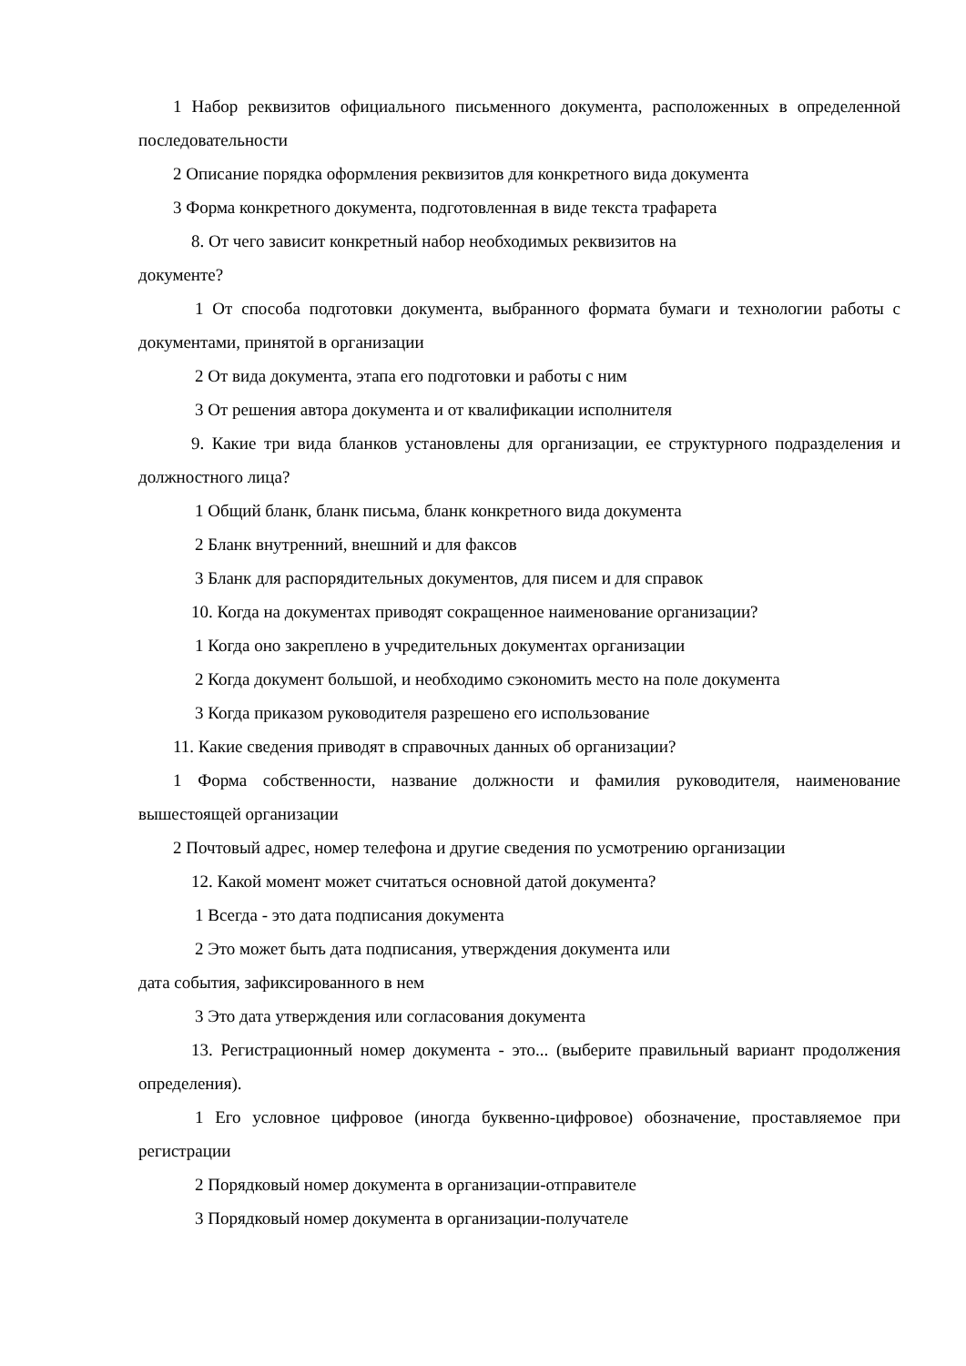1 Набор реквизитов официального письменного документа, расположенных в определенной последовательности
2 Описание порядка оформления реквизитов для конкретного вида документа
3 Форма конкретного документа, подготовленная в виде текста трафарета
8. От чего зависит конкретный набор необходимых реквизитов на
документе?
1 От способа подготовки документа, выбранного формата бумаги и технологии работы с документами, принятой в организации
2 От вида документа, этапа его подготовки и работы с ним
3 От решения автора документа и от квалификации исполнителя
9. Какие три вида бланков установлены для организации, ее структурного подразделения и должностного лица?
1 Общий бланк, бланк письма, бланк конкретного вида документа
2 Бланк внутренний, внешний и для факсов
3 Бланк для распорядительных документов, для писем и для справок
10. Когда на документах приводят сокращенное наименование организации?
1 Когда оно закреплено в учредительных документах организации
2 Когда документ большой, и необходимо сэкономить место на поле документа
3 Когда приказом руководителя разрешено его использование
11. Какие сведения приводят в справочных данных об организации?
1 Форма собственности, название должности и фамилия руководителя, наименование вышестоящей организации
2 Почтовый адрес, номер телефона и другие сведения по усмотрению организации
12. Какой момент может считаться основной датой документа?
1 Всегда - это дата подписания документа
2 Это может быть дата подписания, утверждения документа или
дата события, зафиксированного в нем
3 Это дата утверждения или согласования документа
13. Регистрационный номер документа - это... (выберите правильный вариант продолжения определения).
1 Его условное цифровое (иногда буквенно-цифровое) обозначение, проставляемое при регистрации
2 Порядковый номер документа в организации-отправителе
3 Порядковый номер документа в организации-получателе